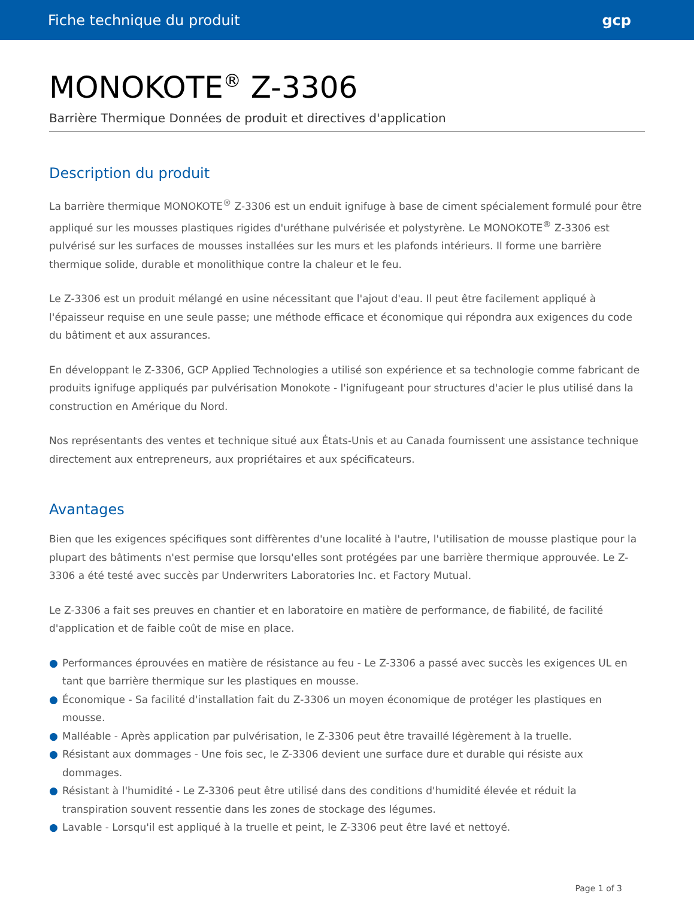Fiche technique du produit gcp
MONOKOTE<sup>®</sup> Z-3306
Barrière Thermique Données de produit et directives d'application
Description du produit
La barrière thermique MONOKOTE<sup>®</sup> Z-3306 est un enduit ignifuge à base de ciment spécialement formulé pour être appliqué sur les mousses plastiques rigides d'uréthane pulvérisée et polystyrène. Le MONOKOTE<sup>®</sup> Z-3306 est pulvérisé sur les surfaces de mousses installées sur les murs et les plafonds intérieurs. Il forme une barrière thermique solide, durable et monolithique contre la chaleur et le feu.
Le Z-3306 est un produit mélangé en usine nécessitant que l'ajout d'eau. Il peut être facilement appliqué à l'épaisseur requise en une seule passe; une méthode efficace et économique qui répondra aux exigences du code du bâtiment et aux assurances.
En développant le Z-3306, GCP Applied Technologies a utilisé son expérience et sa technologie comme fabricant de produits ignifuge appliqués par pulvérisation Monokote - l'ignifugeant pour structures d'acier le plus utilisé dans la construction en Amérique du Nord.
Nos représentants des ventes et technique situé aux États-Unis et au Canada fournissent une assistance technique directement aux entrepreneurs, aux propriétaires et aux spécificateurs.
Avantages
Bien que les exigences spécifiques sont diffèrentes d'une localité à l'autre, l'utilisation de mousse plastique pour la plupart des bâtiments n'est permise que lorsqu'elles sont protégées par une barrière thermique approuvée. Le Z-3306 a été testé avec succès par Underwriters Laboratories Inc. et Factory Mutual.
Le Z-3306 a fait ses preuves en chantier et en laboratoire en matière de performance, de fiabilité, de facilité d'application et de faible coût de mise en place.
● Performances éprouvées en matière de résistance au feu - Le Z-3306 a passé avec succès les exigences UL en tant que barrière thermique sur les plastiques en mousse.
● Économique - Sa facilité d'installation fait du Z-3306 un moyen économique de protéger les plastiques en mousse.
● Malléable - Après application par pulvérisation, le Z-3306 peut être travaillé légèrement à la truelle.
● Résistant aux dommages - Une fois sec, le Z-3306 devient une surface dure et durable qui résiste aux dommages.
● Résistant à l'humidité - Le Z-3306 peut être utilisé dans des conditions d'humidité élevée et réduit la transpiration souvent ressentie dans les zones de stockage des légumes.
● Lavable - Lorsqu'il est appliqué à la truelle et peint, le Z-3306 peut être lavé et nettoyé.
Page 1 of 3